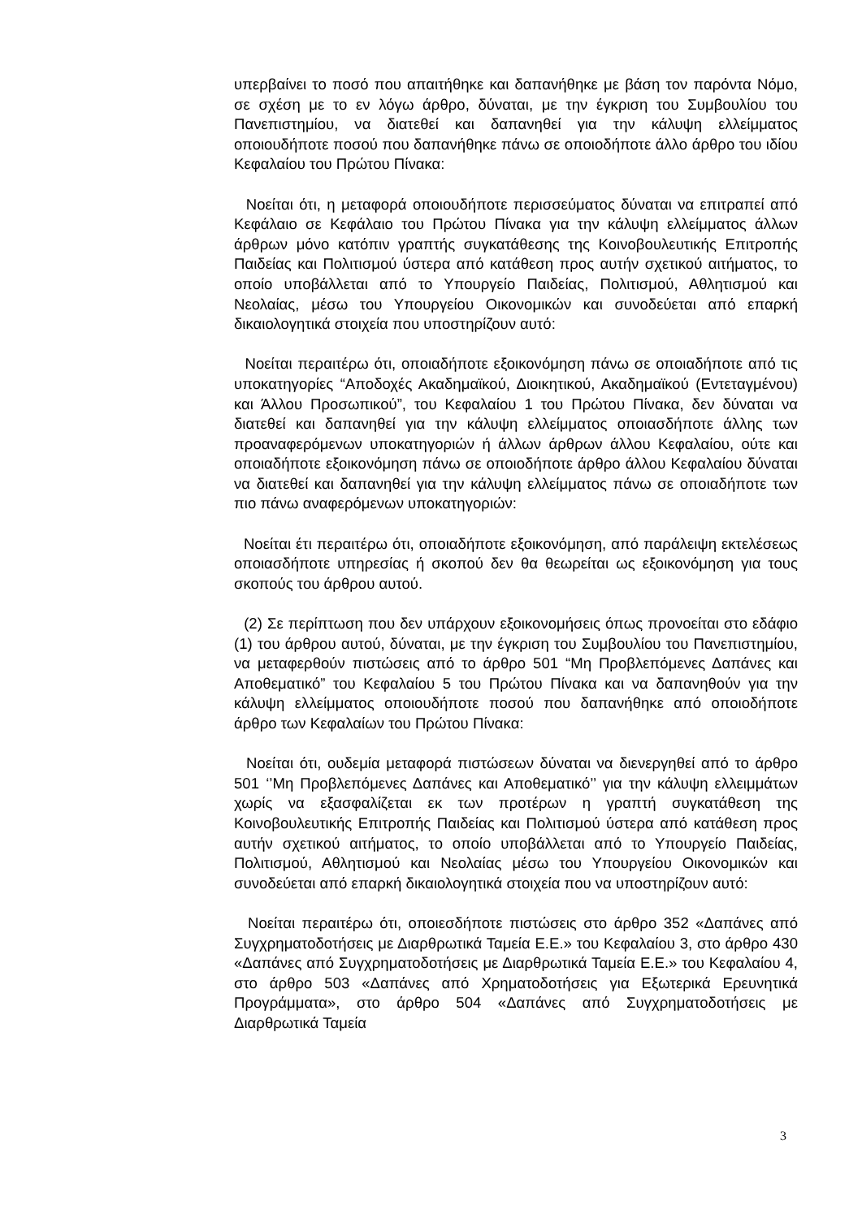υπερβαίνει το ποσό που απαιτήθηκε και δαπανήθηκε με βάση τον παρόντα Νόμο, σε σχέση με το εν λόγω άρθρο, δύναται, με την έγκριση του Συμβουλίου του Πανεπιστημίου, να διατεθεί και δαπανηθεί για την κάλυψη ελλείμματος οποιουδήποτε ποσού που δαπανήθηκε πάνω σε οποιοδήποτε άλλο άρθρο του ιδίου Κεφαλαίου του Πρώτου Πίνακα:
Νοείται ότι, η μεταφορά οποιουδήποτε περισσεύματος δύναται να επιτραπεί από Κεφάλαιο σε Κεφάλαιο του Πρώτου Πίνακα για την κάλυψη ελλείμματος άλλων άρθρων μόνο κατόπιν γραπτής συγκατάθεσης της Κοινοβουλευτικής Επιτροπής Παιδείας και Πολιτισμού ύστερα από κατάθεση προς αυτήν σχετικού αιτήματος, το οποίο υποβάλλεται από το Υπουργείο Παιδείας, Πολιτισμού, Αθλητισμού και Νεολαίας, μέσω του Υπουργείου Οικονομικών και συνοδεύεται από επαρκή δικαιολογητικά στοιχεία που υποστηρίζουν αυτό:
Νοείται περαιτέρω ότι, οποιαδήποτε εξοικονόμηση πάνω σε οποιαδήποτε από τις υποκατηγορίες “Αποδοχές Ακαδημαϊκού, Διοικητικού, Ακαδημαϊκού (Εντεταγμένου) και Άλλου Προσωπικού”, του Κεφαλαίου 1 του Πρώτου Πίνακα, δεν δύναται να διατεθεί και δαπανηθεί για την κάλυψη ελλείμματος οποιασδήποτε άλλης των προαναφερόμενων υποκατηγοριών ή άλλων άρθρων άλλου Κεφαλαίου, ούτε και οποιαδήποτε εξοικονόμηση πάνω σε οποιοδήποτε άρθρο άλλου Κεφαλαίου δύναται να διατεθεί και δαπανηθεί για την κάλυψη ελλείμματος πάνω σε οποιαδήποτε των πιο πάνω αναφερόμενων υποκατηγοριών:
Νοείται έτι περαιτέρω ότι, οποιαδήποτε εξοικονόμηση, από παράλειψη εκτελέσεως οποιασδήποτε υπηρεσίας ή σκοπού δεν θα θεωρείται ως εξοικονόμηση για τους σκοπούς του άρθρου αυτού.
(2) Σε περίπτωση που δεν υπάρχουν εξοικονομήσεις όπως προνοείται στο εδάφιο (1) του άρθρου αυτού, δύναται, με την έγκριση του Συμβουλίου του Πανεπιστημίου, να μεταφερθούν πιστώσεις από το άρθρο 501 “Μη Προβλεπόμενες Δαπάνες και Αποθεματικό” του Κεφαλαίου 5 του Πρώτου Πίνακα και να δαπανηθούν για την κάλυψη ελλείμματος οποιουδήποτε ποσού που δαπανήθηκε από οποιοδήποτε άρθρο των Κεφαλαίων του Πρώτου Πίνακα:
Νοείται ότι, ουδεμία μεταφορά πιστώσεων δύναται να διενεργηθεί από το άρθρο 501 ‘’Μη Προβλεπόμενες Δαπάνες και Αποθεματικό’’ για την κάλυψη ελλειμμάτων χωρίς να εξασφαλίζεται εκ των προτέρων η γραπτή συγκατάθεση της Κοινοβουλευτικής Επιτροπής Παιδείας και Πολιτισμού ύστερα από κατάθεση προς αυτήν σχετικού αιτήματος, το οποίο υποβάλλεται από το Υπουργείο Παιδείας, Πολιτισμού, Αθλητισμού και Νεολαίας μέσω του Υπουργείου Οικονομικών και συνοδεύεται από επαρκή δικαιολογητικά στοιχεία που να υποστηρίζουν αυτό:
Νοείται περαιτέρω ότι, οποιεσδήποτε πιστώσεις στο άρθρο 352 «Δαπάνες από Συγχρηματοδοτήσεις με Διαρθρωτικά Ταμεία Ε.Ε.» του Κεφαλαίου 3, στο άρθρο 430 «Δαπάνες από Συγχρηματοδοτήσεις με Διαρθρωτικά Ταμεία Ε.Ε.» του Κεφαλαίου 4, στο άρθρο 503 «Δαπάνες από Χρηματοδοτήσεις για Εξωτερικά Ερευνητικά Προγράμματα», στο άρθρο 504 «Δαπάνες από Συγχρηματοδοτήσεις με Διαρθρωτικά Ταμεία
3